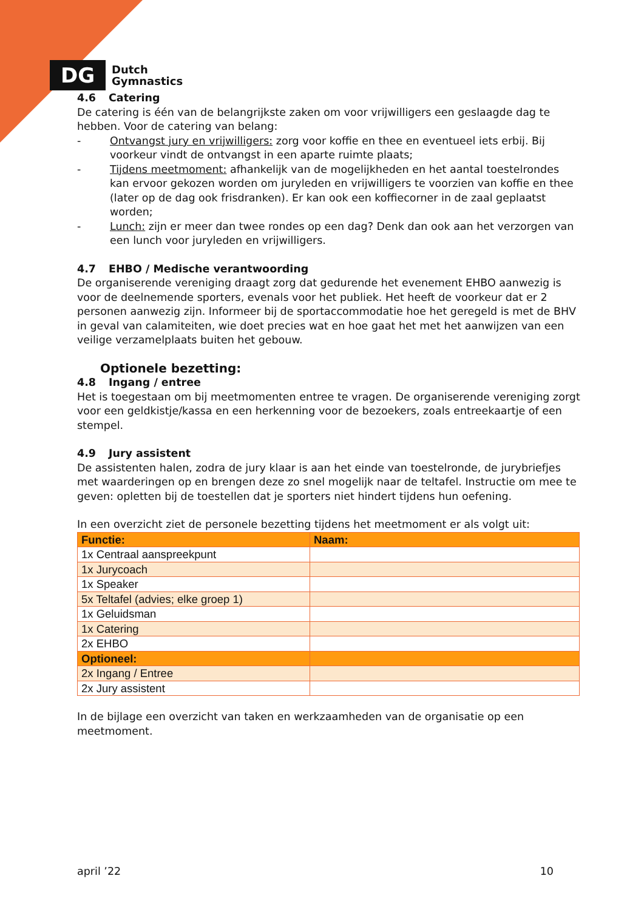DG
Dutch
Gymnastics
4.6 Catering
De catering is één van de belangrijkste zaken om voor vrijwilligers een geslaagde dag te hebben. Voor de catering van belang:
- Ontvangst jury en vrijwilligers: zorg voor koffie en thee en eventueel iets erbij. Bij voorkeur vindt de ontvangst in een aparte ruimte plaats;
- Tijdens meetmoment: afhankelijk van de mogelijkheden en het aantal toestelrondes kan ervoor gekozen worden om juryleden en vrijwilligers te voorzien van koffie en thee (later op de dag ook frisdranken). Er kan ook een koffiecorner in de zaal geplaatst worden;
- Lunch: zijn er meer dan twee rondes op een dag? Denk dan ook aan het verzorgen van een lunch voor juryleden en vrijwilligers.
4.7 EHBO / Medische verantwoording
De organiserende vereniging draagt zorg dat gedurende het evenement EHBO aanwezig is voor de deelnemende sporters, evenals voor het publiek. Het heeft de voorkeur dat er 2 personen aanwezig zijn. Informeer bij de sportaccommodatie hoe het geregeld is met de BHV in geval van calamiteiten, wie doet precies wat en hoe gaat het met het aanwijzen van een veilige verzamelplaats buiten het gebouw.
Optionele bezetting:
4.8 Ingang / entree
Het is toegestaan om bij meetmomenten entree te vragen. De organiserende vereniging zorgt voor een geldkistje/kassa en een herkenning voor de bezoekers, zoals entreekaartje of een stempel.
4.9 Jury assistent
De assistenten halen, zodra de jury klaar is aan het einde van toestelronde, de jurybriefjes met waarderingen op en brengen deze zo snel mogelijk naar de teltafel. Instructie om mee te geven: opletten bij de toestellen dat je sporters niet hindert tijdens hun oefening.
In een overzicht ziet de personele bezetting tijdens het meetmoment er als volgt uit:
| Functie: | Naam: |
| 1x Centraal aanspreekpunt | |
| 1x Jurycoach | |
| 1x Speaker | |
| 5x Teltafel (advies; elke groep 1) | |
| 1x Geluidsman | |
| 1x Catering | |
| 2x EHBO | |
| Optioneel: | |
| 2x Ingang / Entree | |
| 2x Jury assistent | |
In de bijlage een overzicht van taken en werkzaamheden van de organisatie op een meetmoment.
april ’22 10